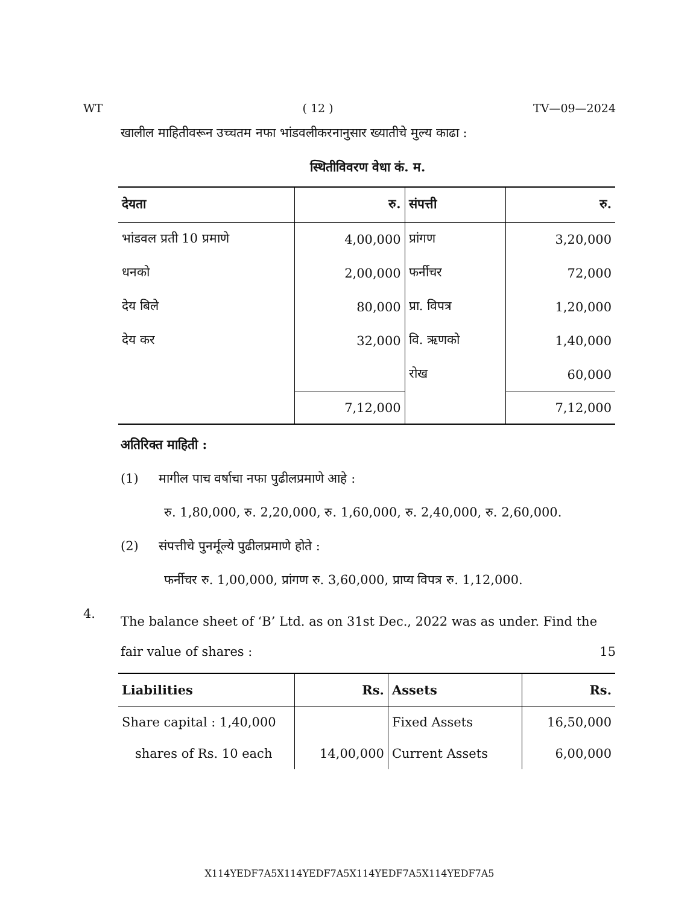WT ( 12 ) TV—09—2024
खालील माहितीवरून उच्चतम नफा भांडवलीकरनानुसार ख्यातीचे मुल्य काढा :
स्थितीविवरण वेधा कं. म.
| देयता | रु. | संपत्ती | रु. |
| --- | --- | --- | --- |
| भांडवल प्रती 10 प्रमाणे | 4,00,000 | प्रांगण | 3,20,000 |
| धनको | 2,00,000 | फर्नीचर | 72,000 |
| देय बिले | 80,000 | प्रा. विपत्र | 1,20,000 |
| देय कर | 32,000 | वि. ऋणको | 1,40,000 |
| | | रोख | 60,000 |
| | 7,12,000 | | 7,12,000 |
अतिरिक्त माहिती :
(1) मागील पाच वर्षाचा नफा पुढीलप्रमाणे आहे :
रु. 1,80,000, रु. 2,20,000, रु. 1,60,000, रु. 2,40,000, रु. 2,60,000.
(2) संपत्तीचे पुनर्मूल्ये पुढीलप्रमाणे होते :
फर्नीचर रु. 1,00,000, प्रांगण रु. 3,60,000, प्राप्य विपत्र रु. 1,12,000.
4. The balance sheet of ‘B’ Ltd. as on 31st Dec., 2022 was as under. Find the fair value of shares : 15
| Liabilities | Rs. | Assets | Rs. |
| --- | --- | --- | --- |
| Share capital : 1,40,000 | | Fixed Assets | 16,50,000 |
| shares of Rs. 10 each | 14,00,000 | Current Assets | 6,00,000 |
X114YEDF7A5X114YEDF7A5X114YEDF7A5X114YEDF7A5